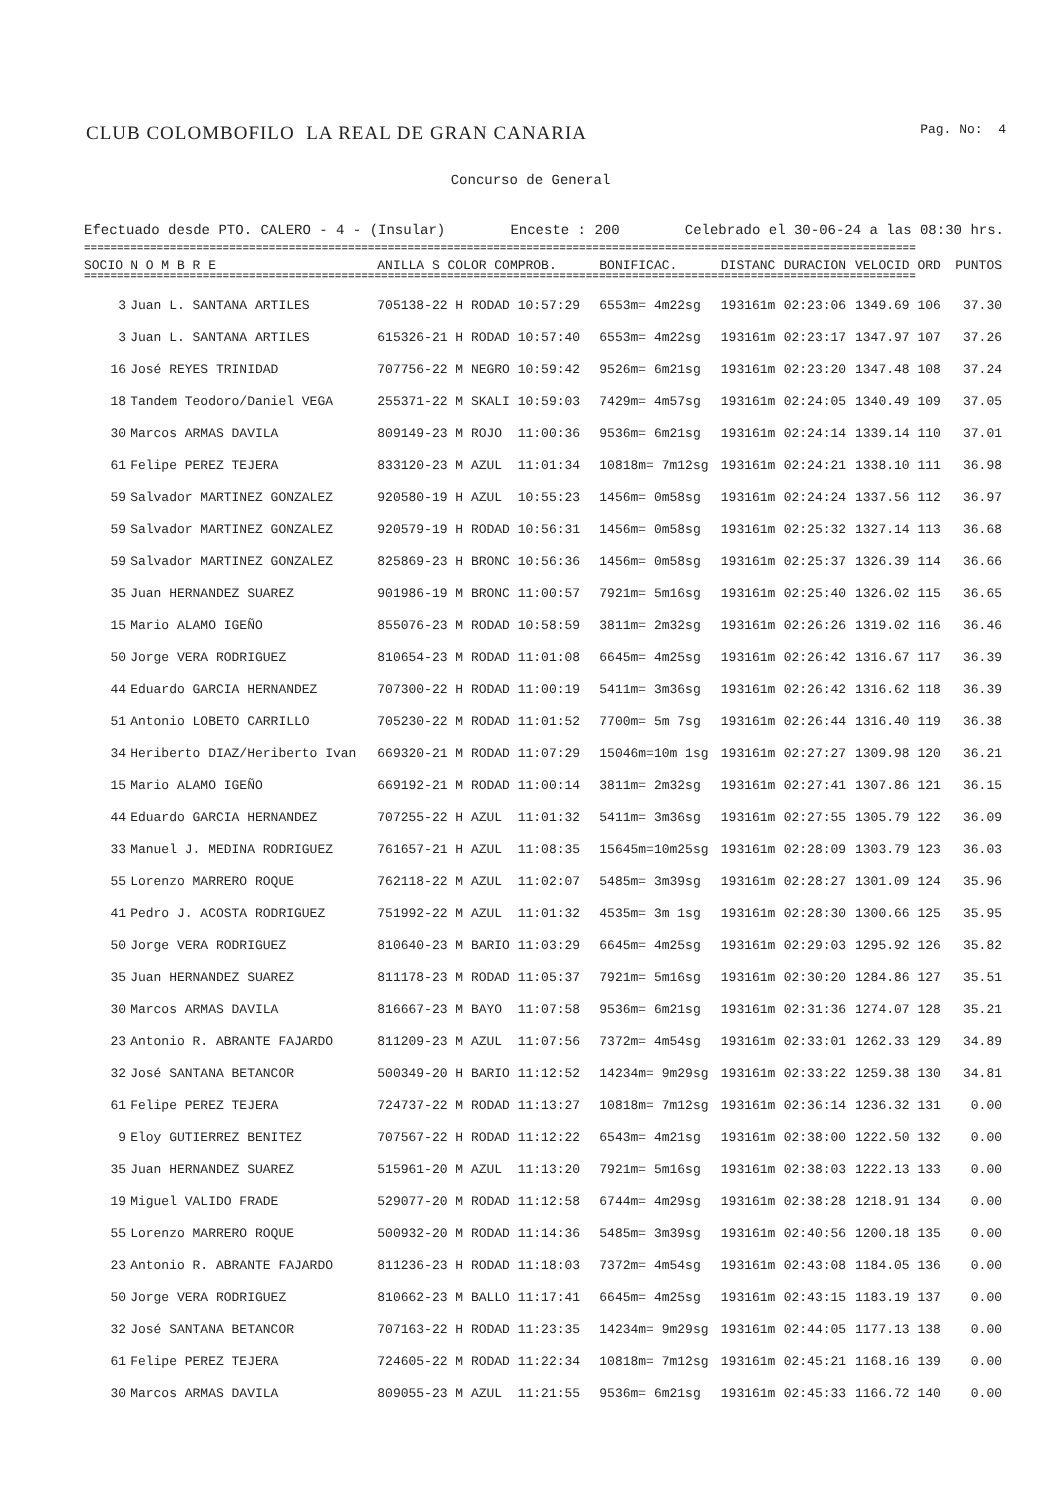CLUB COLOMBOFILO LA REAL DE GRAN CANARIA Pag. No: 4
Concurso de General
Efectuado desde PTO. CALERO - 4 - (Insular) Enceste : 200 Celebrado el 30-06-24 a las 08:30 hrs.
==============================================================================================================================
==============================================================================================================================
| SOCIO | N O M B R E | ANILLA S COLOR COMPROB. | BONIFICAC. | DISTANC | DURACION | VELOCID ORD | PUNTOS |
| --- | --- | --- | --- | --- | --- | --- | --- |
| 3 | Juan L. SANTANA ARTILES | 705138-22 H RODAD 10:57:29 | 6553m= 4m22sg | 193161m | 02:23:06 | 1349.69 106 | 37.30 |
| 3 | Juan L. SANTANA ARTILES | 615326-21 H RODAD 10:57:40 | 6553m= 4m22sg | 193161m | 02:23:17 | 1347.97 107 | 37.26 |
| 16 | José REYES TRINIDAD | 707756-22 M NEGRO 10:59:42 | 9526m= 6m21sg | 193161m | 02:23:20 | 1347.48 108 | 37.24 |
| 18 | Tandem Teodoro/Daniel VEGA | 255371-22 M SKALI 10:59:03 | 7429m= 4m57sg | 193161m | 02:24:05 | 1340.49 109 | 37.05 |
| 30 | Marcos ARMAS DAVILA | 809149-23 M ROJO 11:00:36 | 9536m= 6m21sg | 193161m | 02:24:14 | 1339.14 110 | 37.01 |
| 61 | Felipe PEREZ TEJERA | 833120-23 M AZUL 11:01:34 | 10818m= 7m12sg | 193161m | 02:24:21 | 1338.10 111 | 36.98 |
| 59 | Salvador MARTINEZ GONZALEZ | 920580-19 H AZUL 10:55:23 | 1456m= 0m58sg | 193161m | 02:24:24 | 1337.56 112 | 36.97 |
| 59 | Salvador MARTINEZ GONZALEZ | 920579-19 H RODAD 10:56:31 | 1456m= 0m58sg | 193161m | 02:25:32 | 1327.14 113 | 36.68 |
| 59 | Salvador MARTINEZ GONZALEZ | 825869-23 H BRONC 10:56:36 | 1456m= 0m58sg | 193161m | 02:25:37 | 1326.39 114 | 36.66 |
| 35 | Juan HERNANDEZ SUAREZ | 901986-19 M BRONC 11:00:57 | 7921m= 5m16sg | 193161m | 02:25:40 | 1326.02 115 | 36.65 |
| 15 | Mario ALAMO IGEÑO | 855076-23 M RODAD 10:58:59 | 3811m= 2m32sg | 193161m | 02:26:26 | 1319.02 116 | 36.46 |
| 50 | Jorge VERA RODRIGUEZ | 810654-23 M RODAD 11:01:08 | 6645m= 4m25sg | 193161m | 02:26:42 | 1316.67 117 | 36.39 |
| 44 | Eduardo GARCIA HERNANDEZ | 707300-22 H RODAD 11:00:19 | 5411m= 3m36sg | 193161m | 02:26:42 | 1316.62 118 | 36.39 |
| 51 | Antonio LOBETO CARRILLO | 705230-22 M RODAD 11:01:52 | 7700m= 5m 7sg | 193161m | 02:26:44 | 1316.40 119 | 36.38 |
| 34 | Heriberto DIAZ/Heriberto Ivan | 669320-21 M RODAD 11:07:29 | 15046m=10m 1sg | 193161m | 02:27:27 | 1309.98 120 | 36.21 |
| 15 | Mario ALAMO IGEÑO | 669192-21 M RODAD 11:00:14 | 3811m= 2m32sg | 193161m | 02:27:41 | 1307.86 121 | 36.15 |
| 44 | Eduardo GARCIA HERNANDEZ | 707255-22 H AZUL 11:01:32 | 5411m= 3m36sg | 193161m | 02:27:55 | 1305.79 122 | 36.09 |
| 33 | Manuel J. MEDINA RODRIGUEZ | 761657-21 H AZUL 11:08:35 | 15645m=10m25sg | 193161m | 02:28:09 | 1303.79 123 | 36.03 |
| 55 | Lorenzo MARRERO ROQUE | 762118-22 M AZUL 11:02:07 | 5485m= 3m39sg | 193161m | 02:28:27 | 1301.09 124 | 35.96 |
| 41 | Pedro J. ACOSTA RODRIGUEZ | 751992-22 M AZUL 11:01:32 | 4535m= 3m 1sg | 193161m | 02:28:30 | 1300.66 125 | 35.95 |
| 50 | Jorge VERA RODRIGUEZ | 810640-23 M BARIO 11:03:29 | 6645m= 4m25sg | 193161m | 02:29:03 | 1295.92 126 | 35.82 |
| 35 | Juan HERNANDEZ SUAREZ | 811178-23 M RODAD 11:05:37 | 7921m= 5m16sg | 193161m | 02:30:20 | 1284.86 127 | 35.51 |
| 30 | Marcos ARMAS DAVILA | 816667-23 M BAYO 11:07:58 | 9536m= 6m21sg | 193161m | 02:31:36 | 1274.07 128 | 35.21 |
| 23 | Antonio R. ABRANTE FAJARDO | 811209-23 M AZUL 11:07:56 | 7372m= 4m54sg | 193161m | 02:33:01 | 1262.33 129 | 34.89 |
| 32 | José SANTANA BETANCOR | 500349-20 H BARIO 11:12:52 | 14234m= 9m29sg | 193161m | 02:33:22 | 1259.38 130 | 34.81 |
| 61 | Felipe PEREZ TEJERA | 724737-22 M RODAD 11:13:27 | 10818m= 7m12sg | 193161m | 02:36:14 | 1236.32 131 | 0.00 |
| 9 | Eloy GUTIERREZ BENITEZ | 707567-22 H RODAD 11:12:22 | 6543m= 4m21sg | 193161m | 02:38:00 | 1222.50 132 | 0.00 |
| 35 | Juan HERNANDEZ SUAREZ | 515961-20 M AZUL 11:13:20 | 7921m= 5m16sg | 193161m | 02:38:03 | 1222.13 133 | 0.00 |
| 19 | Miguel VALIDO FRADE | 529077-20 M RODAD 11:12:58 | 6744m= 4m29sg | 193161m | 02:38:28 | 1218.91 134 | 0.00 |
| 55 | Lorenzo MARRERO ROQUE | 500932-20 M RODAD 11:14:36 | 5485m= 3m39sg | 193161m | 02:40:56 | 1200.18 135 | 0.00 |
| 23 | Antonio R. ABRANTE FAJARDO | 811236-23 H RODAD 11:18:03 | 7372m= 4m54sg | 193161m | 02:43:08 | 1184.05 136 | 0.00 |
| 50 | Jorge VERA RODRIGUEZ | 810662-23 M BALLO 11:17:41 | 6645m= 4m25sg | 193161m | 02:43:15 | 1183.19 137 | 0.00 |
| 32 | José SANTANA BETANCOR | 707163-22 H RODAD 11:23:35 | 14234m= 9m29sg | 193161m | 02:44:05 | 1177.13 138 | 0.00 |
| 61 | Felipe PEREZ TEJERA | 724605-22 M RODAD 11:22:34 | 10818m= 7m12sg | 193161m | 02:45:21 | 1168.16 139 | 0.00 |
| 30 | Marcos ARMAS DAVILA | 809055-23 M AZUL 11:21:55 | 9536m= 6m21sg | 193161m | 02:45:33 | 1166.72 140 | 0.00 |